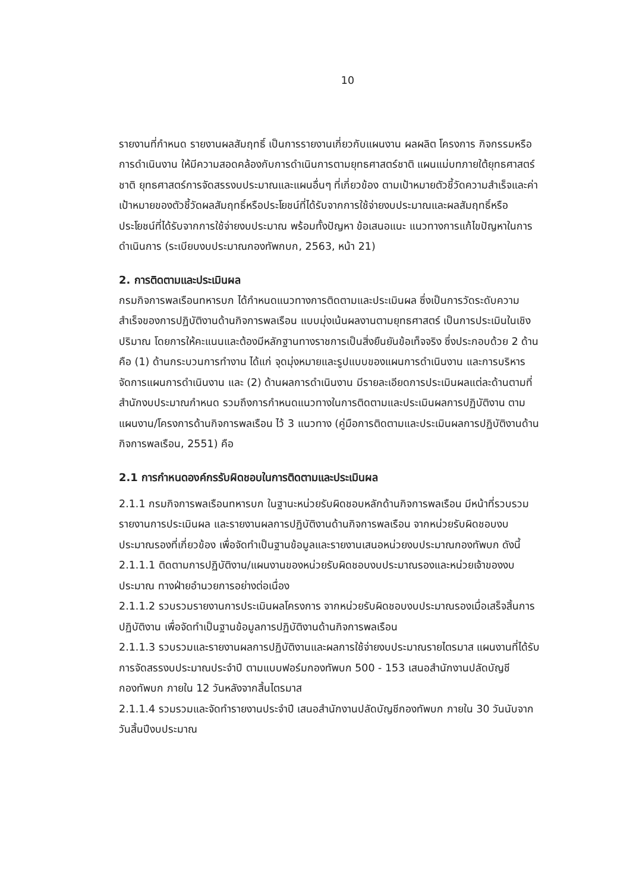10
รายงานที่กำหนด รายงานผลสัมฤทธิ์ เป็นการรายงานเกี่ยวกับแผนงาน ผลผลิต โครงการ กิจกรรมหรือการดำเนินงาน ให้มีความสอดคล้องกับการดำเนินการตามยุทธศาสตร์ชาติ แผนแม่บทภายใต้ยุทธศาสตร์ชาติ ยุทธศาสตร์การจัดสรรงบประมาณและแผนอื่นๆ ที่เกี่ยวข้อง ตามเป้าหมายตัวชี้วัดความสำเร็จและค่าเป้าหมายของตัวชี้วัดผลสัมฤทธิ์หรือประโยชน์ที่ได้รับจากการใช้จ่ายงบประมาณและผลสัมฤทธิ์หรือประโยชน์ที่ได้รับจากการใช้จ่ายงบประมาณ พร้อมทั้งปัญหา ข้อเสนอแนะ แนวทางการแก้ไขปัญหาในการดำเนินการ (ระเบียบงบประมาณกองทัพกบก, 2563, หน้า 21)
2. การติดตามและประเมินผล
กรมกิจการพลเรือนทหารบก ได้กำหนดแนวทางการติดตามและประเมินผล ซึ่งเป็นการวัดระดับความสำเร็จของการปฏิบัติงานด้านกิจการพลเรือน แบบมุ่งเน้นผลงานตามยุทธศาสตร์ เป็นการประเมินในเชิงปริมาณ โดยการให้คะแนนและต้องมีหลักฐานทางราชการเป็นสิ่งยืนยันข้อเท็จจริง ซึ่งประกอบด้วย 2 ด้าน คือ (1) ด้านกระบวนการทำงาน ได้แก่ จุดมุ่งหมายและรูปแบบของแผนการดำเนินงาน และการบริหารจัดการแผนการดำเนินงาน และ (2) ด้านผลการดำเนินงาน มีรายละเอียดการประเมินผลแต่ละด้านตามที่สำนักงบประมาณกำหนด รวมถึงการกำหนดแนวทางในการติดตามและประเมินผลการปฏิบัติงาน ตามแผนงาน/โครงการด้านกิจการพลเรือน ไว้ 3 แนวทาง (คู่มือการติดตามและประเมินผลการปฏิบัติงานด้านกิจการพลเรือน, 2551) คือ
2.1 การกำหนดองค์กรรับผิดชอบในการติดตามและประเมินผล
2.1.1 กรมกิจการพลเรือนทหารบก ในฐานะหน่วยรับผิดชอบหลักด้านกิจการพลเรือน มีหน้าที่รวบรวมรายงานการประเมินผล และรายงานผลการปฏิบัติงานด้านกิจการพลเรือน จากหน่วยรับผิดชอบงบประมาณรองที่เกี่ยวข้อง เพื่อจัดทำเป็นฐานข้อมูลและรายงานเสนอหน่วยงบประมาณกองทัพบก ดังนี้
2.1.1.1 ติดตามการปฏิบัติงาน/แผนงานของหน่วยรับผิดชอบงบประมาณรองและหน่วยเจ้าของงบประมาณ ทางฝ่ายอำนวยการอย่างต่อเนื่อง
2.1.1.2 รวบรวมรายงานการประเมินผลโครงการ จากหน่วยรับผิดชอบงบประมาณรองเมื่อเสร็จสิ้นการปฏิบัติงาน เพื่อจัดทำเป็นฐานข้อมูลการปฏิบัติงานด้านกิจการพลเรือน
2.1.1.3 รวบรวมและรายงานผลการปฏิบัติงานและผลการใช้จ่ายงบประมาณรายไตรมาส แผนงานที่ได้รับการจัดสรรงบประมาณประจำปี ตามแบบฟอร์มกองทัพบก 500 - 153 เสนอสำนักงานปลัดบัญชีกองทัพบก ภายใน 12 วันหลังจากสิ้นไตรมาส
2.1.1.4 รวมรวมและจัดทำรายงานประจำปี เสนอสำนักงานปลัดบัญชีกองทัพบก ภายใน 30 วันนับจากวันสิ้นปีงบประมาณ